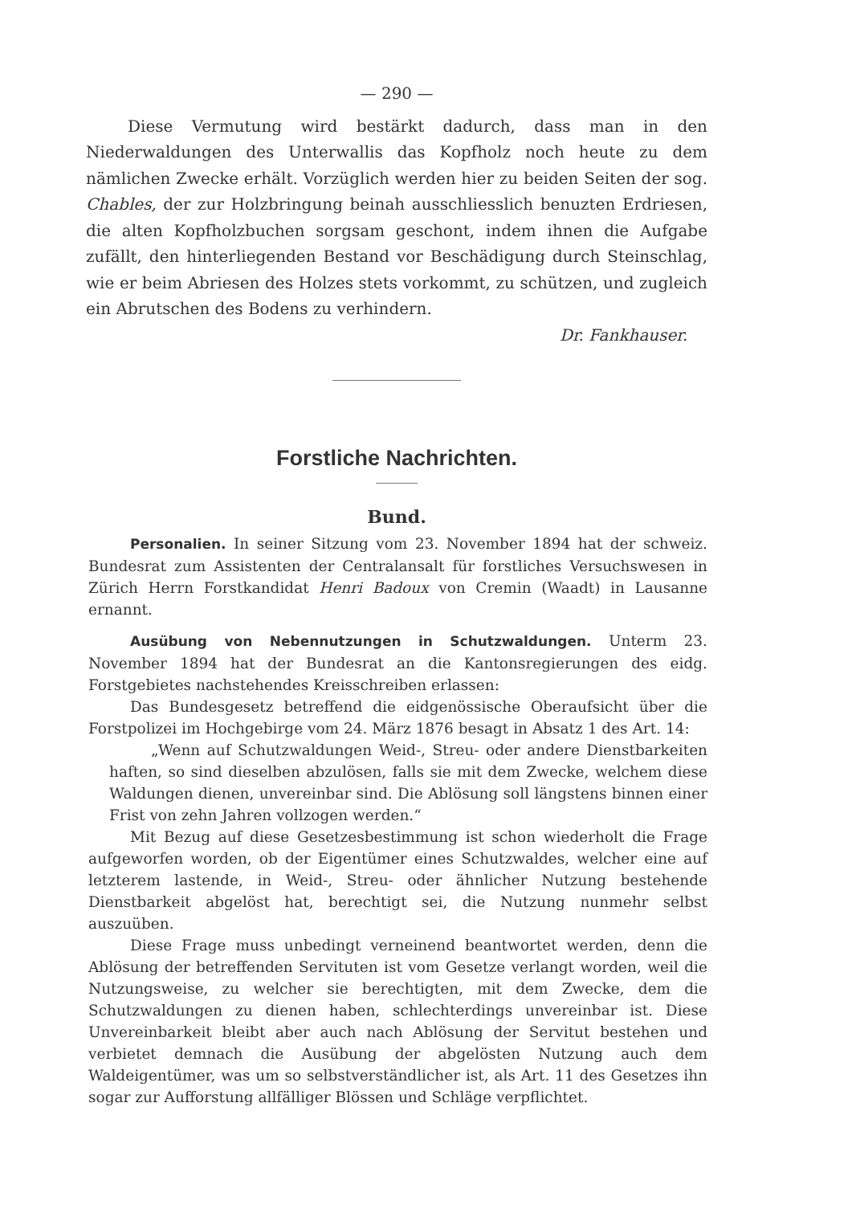— 290 —
Diese Vermutung wird bestärkt dadurch, dass man in den Niederwaldungen des Unterwallis das Kopfholz noch heute zu dem nämlichen Zwecke erhält. Vorzüglich werden hier zu beiden Seiten der sog. Chables, der zur Holzbringung beinah ausschliesslich benuzten Erdriesen, die alten Kopfholzbuchen sorgsam geschont, indem ihnen die Aufgabe zufällt, den hinterliegenden Bestand vor Beschädigung durch Steinschlag, wie er beim Abriesen des Holzes stets vorkommt, zu schützen, und zugleich ein Abrutschen des Bodens zu verhindern.
Dr. Fankhauser.
Forstliche Nachrichten.
Bund.
Personalien. In seiner Sitzung vom 23. November 1894 hat der schweiz. Bundesrat zum Assistenten der Centralansalt für forstliches Versuchswesen in Zürich Herrn Forstkandidat Henri Badoux von Cremin (Waadt) in Lausanne ernannt.
Ausübung von Nebennutzungen in Schutzwaldungen. Unterm 23. November 1894 hat der Bundesrat an die Kantonsregierungen des eidg. Forstgebietes nachstehendes Kreisschreiben erlassen:
Das Bundesgesetz betreffend die eidgenössische Oberaufsicht über die Forstpolizei im Hochgebirge vom 24. März 1876 besagt in Absatz 1 des Art. 14:
„Wenn auf Schutzwaldungen Weid-, Streu- oder andere Dienstbarkeiten haften, so sind dieselben abzulösen, falls sie mit dem Zwecke, welchem diese Waldungen dienen, unvereinbar sind. Die Ablösung soll längstens binnen einer Frist von zehn Jahren vollzogen werden.“
Mit Bezug auf diese Gesetzesbestimmung ist schon wiederholt die Frage aufgeworfen worden, ob der Eigentümer eines Schutzwaldes, welcher eine auf letzterem lastende, in Weid-, Streu- oder ähnlicher Nutzung bestehende Dienstbarkeit abgelöst hat, berechtigt sei, die Nutzung nunmehr selbst auszuüben.
Diese Frage muss unbedingt verneinend beantwortet werden, denn die Ablösung der betreffenden Servituten ist vom Gesetze verlangt worden, weil die Nutzungsweise, zu welcher sie berechtigten, mit dem Zwecke, dem die Schutzwaldungen zu dienen haben, schlechterdings unvereinbar ist. Diese Unvereinbarkeit bleibt aber auch nach Ablösung der Servitut bestehen und verbietet demnach die Ausübung der abgelösten Nutzung auch dem Waldeigentümer, was um so selbstverständlicher ist, als Art. 11 des Gesetzes ihn sogar zur Aufforstung allfälliger Blössen und Schläge verpflichtet.